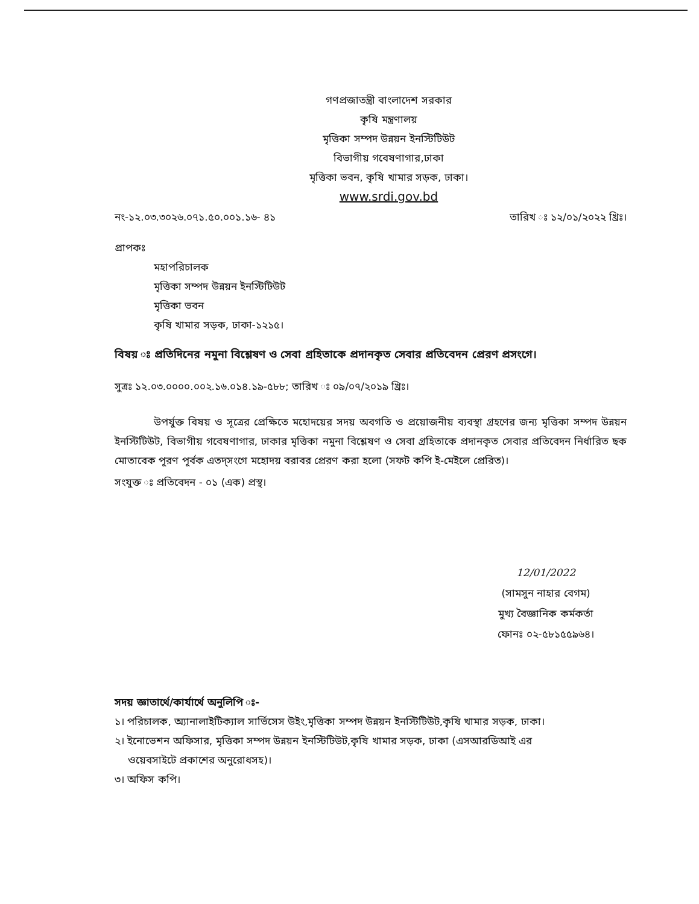গণপ্রজাতন্ত্রী বাংলাদেশ সরকার
কৃষি মন্ত্রণালয়
মৃত্তিকা সম্পদ উন্নয়ন ইনস্টিটিউট
বিভাগীয় গবেষণাগার,ঢাকা
মৃত্তিকা ভবন, কৃষি খামার সড়ক, ঢাকা।
www.srdi.gov.bd
নং-১২.০৩.৩০২৬.০৭১.৫০.০০১.১৬- ৪১ তারিখ ঃ ১২/০১/২০২২ খ্রিঃ।
প্রাপকঃ
মহাপরিচালক
মৃত্তিকা সম্পদ উন্নয়ন ইনস্টিটিউট
মৃত্তিকা ভবন
কৃষি খামার সড়ক, ঢাকা-১২১৫।
বিষয় ঃ প্রতিদিনের নমুনা বিশ্লেষণ ও সেবা গ্রহিতাকে প্রদানকৃত সেবার প্রতিবেদন প্রেরণ প্রসংগে।
সুত্রঃ ১২.০৩.০০০০.০০২.১৬.০১৪.১৯-৫৮৮; তারিখ ঃ ০৯/০৭/২০১৯ খ্রিঃ।
উপর্যুক্ত বিষয় ও সূত্রের প্রেক্ষিতে মহোদয়ের সদয় অবগতি ও প্রয়োজনীয় ব্যবস্থা গ্রহণের জন্য মৃত্তিকা সম্পদ উন্নয়ন ইনস্টিটিউট, বিভাগীয় গবেষণাগার, ঢাকার মৃত্তিকা নমুনা বিশ্লেষণ ও সেবা গ্রহিতাকে প্রদানকৃত সেবার প্রতিবেদন নির্ধারিত ছক মোতাবেক পূরণ পূর্বক এতদ্‌সংগে মহোদয় বরাবর প্রেরণ করা হলো (সফট কপি ই-মেইলে প্রেরিত)।
সংযুক্ত ঃ প্রতিবেদন - ০১ (এক) প্রস্থ।
12/01/2022
(সামসুন নাহার বেগম)
মুখ্য বৈজ্ঞানিক কর্মকর্তা
ফোনঃ ০২-৫৮১৫৫৯৬৪।
সদয় জ্ঞাতার্থে/কার্যার্থে অনুলিপি ঃ-
১। পরিচালক, অ্যানালাইটিক্যাল সার্ভিসেস উইং,মৃত্তিকা সম্পদ উন্নয়ন ইনস্টিটিউট,কৃষি খামার সড়ক, ঢাকা।
২। ইনোভেশন অফিসার, মৃত্তিকা সম্পদ উন্নয়ন ইনস্টিটিউট,কৃষি খামার সড়ক, ঢাকা (এসআরডিআই এর
ওয়েবসাইটে প্রকাশের অনুরোধসহ)।
৩। অফিস কপি।